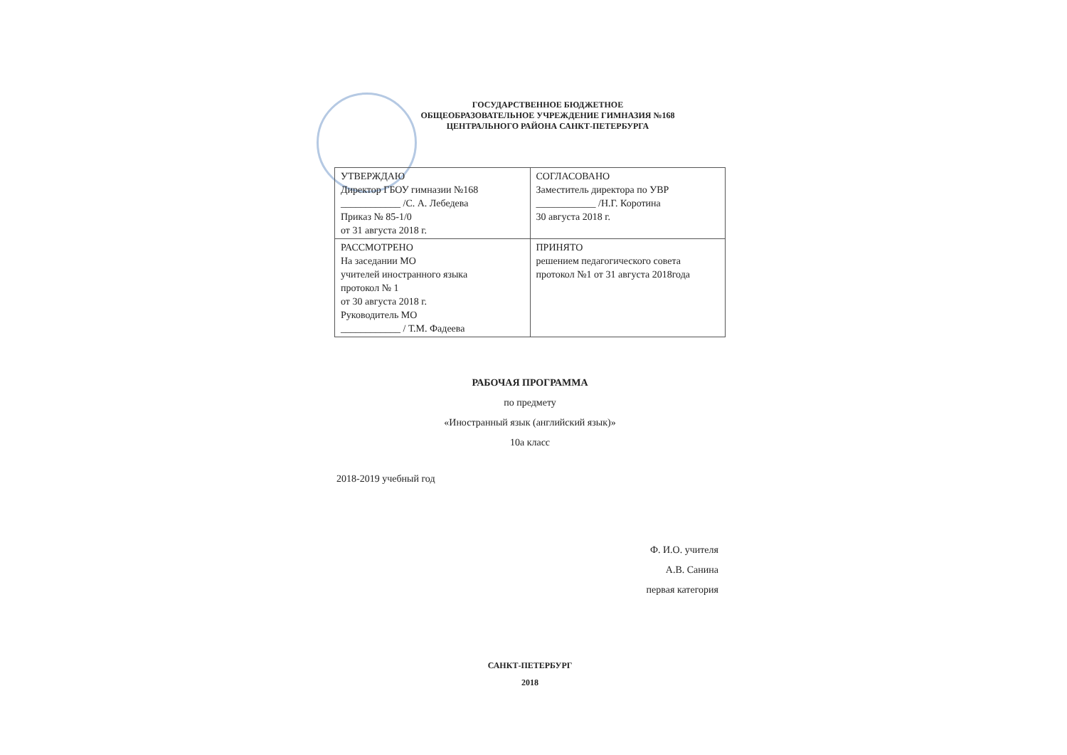ГОСУДАРСТВЕННОЕ БЮДЖЕТНОЕ
ОБЩЕОБРАЗОВАТЕЛЬНОЕ УЧРЕЖДЕНИЕ ГИМНАЗИЯ №168
ЦЕНТРАЛЬНОГО РАЙОНА САНКТ-ПЕТЕРБУРГА
| УТВЕРЖДАЮ Директор ГБОУ гимназии №168 ____________ /С. А. Лебедева Приказ № 85-1/0 от 31 августа 2018 г. | СОГЛАСОВАНО Заместитель директора по УВР ____________ /Н.Г. Коротина 30 августа 2018 г. |
| РАССМОТРЕНО На заседании МО учителей иностранного языка протокол № 1 от 30 августа 2018 г. Руководитель МО ____________ / Т.М. Фадеева | ПРИНЯТО решением педагогического совета протокол №1 от 31 августа 2018года |
РАБОЧАЯ ПРОГРАММА
по предмету
«Иностранный язык (английский язык)»
10а класс
2018-2019 учебный год
Ф. И.О. учителя
А.В. Санина
первая категория
САНКТ-ПЕТЕРБУРГ
2018